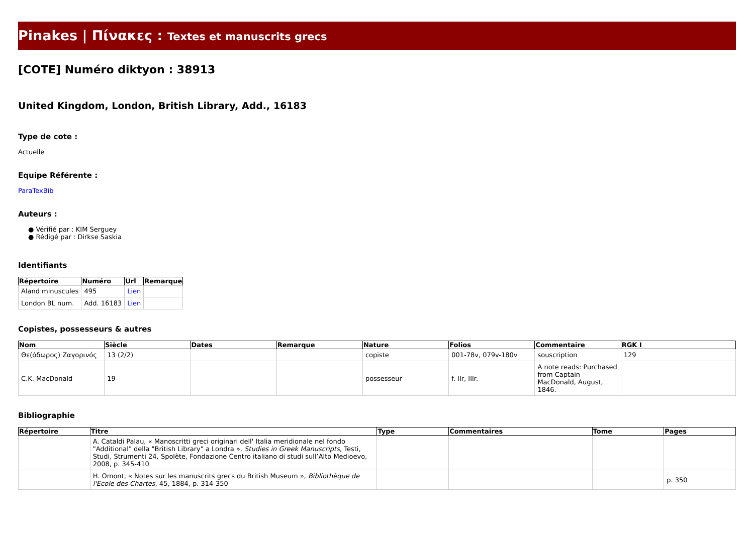Pinakes | Πίνακες : Textes et manuscrits grecs
[COTE] Numéro diktyon : 38913
United Kingdom, London, British Library, Add., 16183
Type de cote :
Actuelle
Equipe Référente :
ParaTexBib
Auteurs :
● Vérifié par : KIM Serguey
● Rédigé par : Dirkse Saskia
Identifiants
| Répertoire | Numéro | Url | Remarque |
| --- | --- | --- | --- |
| Aland minuscules | 495 | Lien | |
| London BL num. | Add. 16183 | Lien | |
Copistes, possesseurs & autres
| Nom | Siècle | Dates | Remarque | Nature | Folios | Commentaire | RGK I |
| --- | --- | --- | --- | --- | --- | --- | --- |
| Θε(όδωρος) Ζαγορινός | 13 (2/2) | | | copiste | 001-78v, 079v-180v | souscription | 129 |
| C.K. MacDonald | 19 | | | possesseur | f. IIr, IIIr. | A note reads: Purchased from Captain MacDonald, August, 1846. | |
Bibliographie
| Répertoire | Titre | Type | Commentaires | Tome | Pages |
| --- | --- | --- | --- | --- | --- |
| | A. Cataldi Palau, « Manoscritti greci originari dell' Italia meridionale nel fondo "Additional" della "British Library" a Londra », Studies in Greek Manuscripts , Testi, Studi, Strumenti 24, Spolète, Fondazione Centro italiano di studi sull’Alto Medioevo, 2008, p. 345-410 | | | | |
| | H. Omont, « Notes sur les manuscrits grecs du British Museum », Bibliothèque de l'Ecole des Chartes , 45, 1884, p. 314-350 | | | | p. 350 |